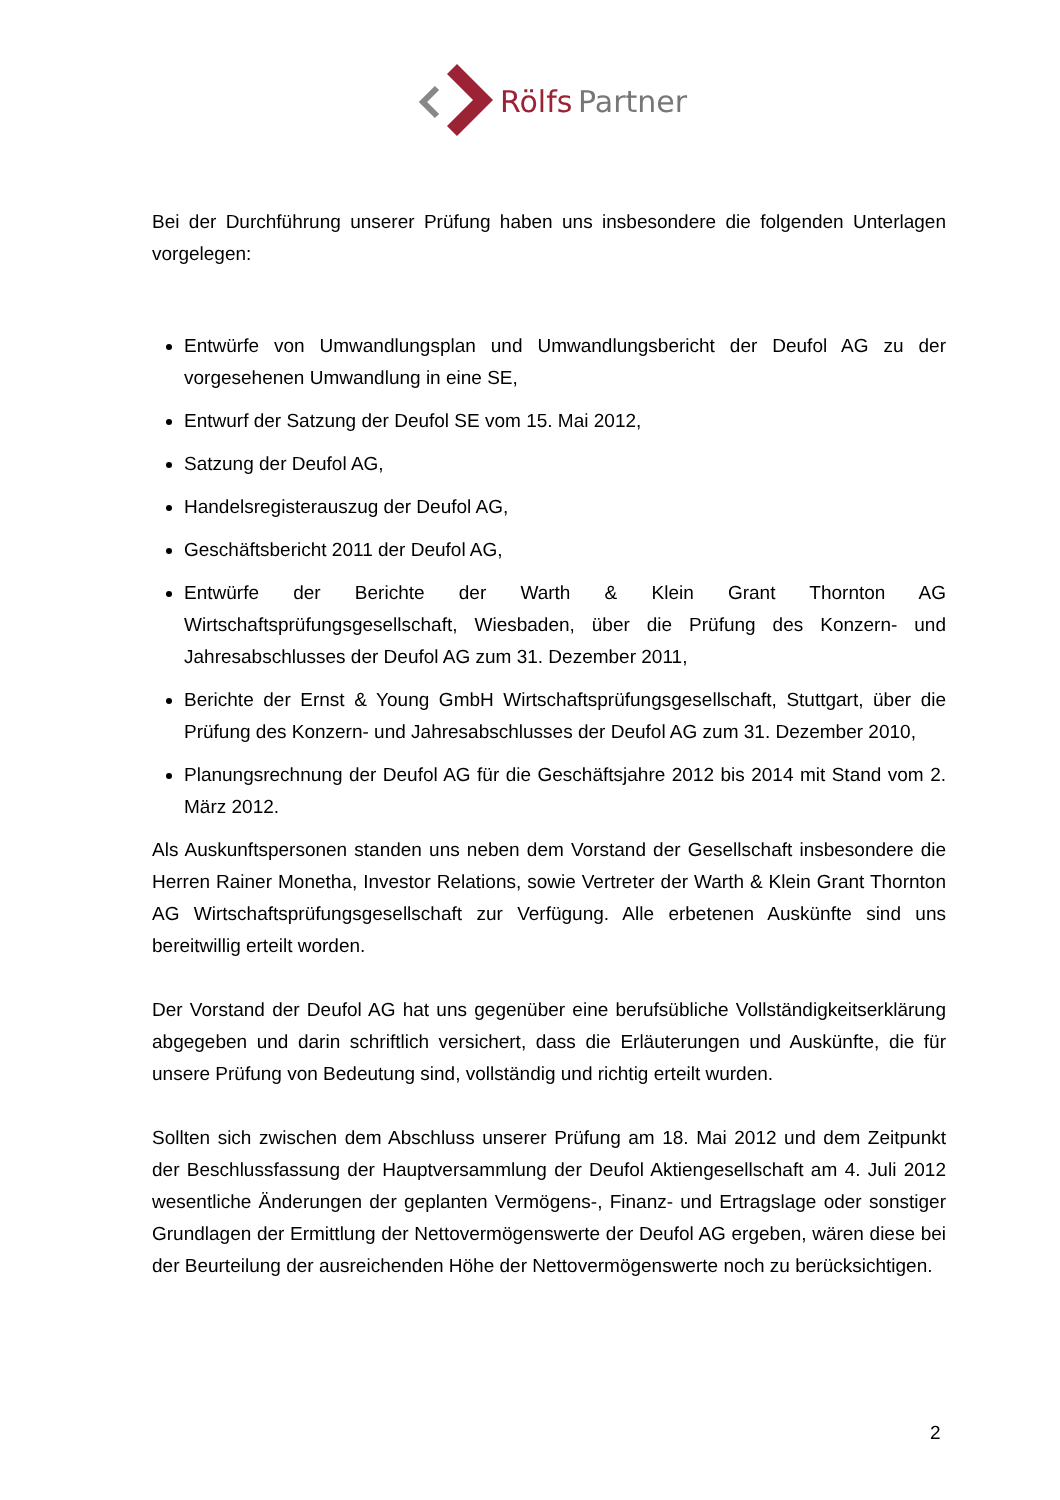Rölfs
Partner
Bei der Durchführung unserer Prüfung haben uns insbesondere die folgenden Unterlagen vorgelegen:
Entwürfe von Umwandlungsplan und Umwandlungsbericht der Deufol AG zu der vorgesehenen Umwandlung in eine SE,
Entwurf der Satzung der Deufol SE vom 15. Mai 2012,
Satzung der Deufol AG,
Handelsregisterauszug der Deufol AG,
Geschäftsbericht 2011 der Deufol AG,
Entwürfe der Berichte der Warth & Klein Grant Thornton AG Wirtschaftsprüfungsgesellschaft, Wiesbaden, über die Prüfung des Konzern- und Jahresabschlusses der Deufol AG zum 31. Dezember 2011,
Berichte der Ernst & Young GmbH Wirtschaftsprüfungsgesellschaft, Stuttgart, über die Prüfung des Konzern- und Jahresabschlusses der Deufol AG zum 31. Dezember 2010,
Planungsrechnung der Deufol AG für die Geschäftsjahre 2012 bis 2014 mit Stand vom 2. März 2012.
Als Auskunftspersonen standen uns neben dem Vorstand der Gesellschaft insbesondere die Herren Rainer Monetha, Investor Relations, sowie Vertreter der Warth & Klein Grant Thornton AG Wirtschaftsprüfungsgesellschaft zur Verfügung. Alle erbetenen Auskünfte sind uns bereitwillig erteilt worden.
Der Vorstand der Deufol AG hat uns gegenüber eine berufsübliche Vollständigkeitserklärung abgegeben und darin schriftlich versichert, dass die Erläuterungen und Auskünfte, die für unsere Prüfung von Bedeutung sind, vollständig und richtig erteilt wurden.
Sollten sich zwischen dem Abschluss unserer Prüfung am 18. Mai 2012 und dem Zeitpunkt der Beschlussfassung der Hauptversammlung der Deufol Aktiengesellschaft am 4. Juli 2012 wesentliche Änderungen der geplanten Vermögens-, Finanz- und Ertragslage oder sonstiger Grundlagen der Ermittlung der Nettovermögenswerte der Deufol AG ergeben, wären diese bei der Beurteilung der ausreichenden Höhe der Nettovermögenswerte noch zu berücksichtigen.
2